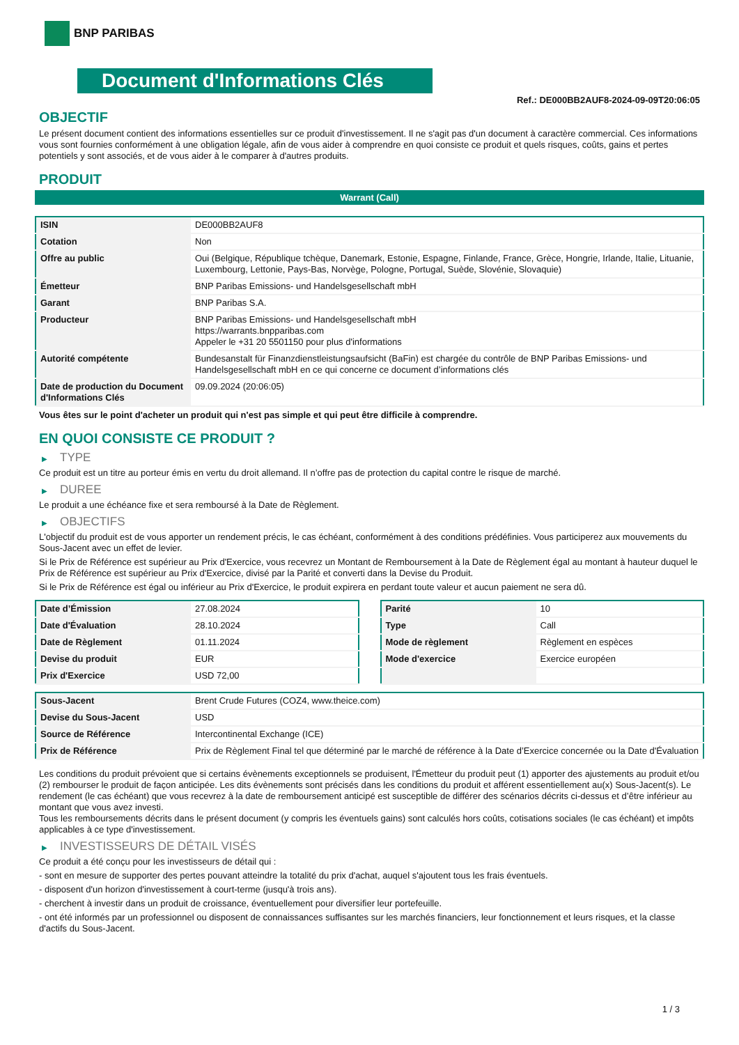BNP PARIBAS
Document d'Informations Clés
Ref.: DE000BB2AUF8-2024-09-09T20:06:05
OBJECTIF
Le présent document contient des informations essentielles sur ce produit d'investissement. Il ne s'agit pas d'un document à caractère commercial. Ces informations vous sont fournies conformément à une obligation légale, afin de vous aider à comprendre en quoi consiste ce produit et quels risques, coûts, gains et pertes potentiels y sont associés, et de vous aider à le comparer à d'autres produits.
PRODUIT
Warrant (Call)
| ISIN | DE000BB2AUF8 |
| Cotation | Non |
| Offre au public | Oui (Belgique, République tchèque, Danemark, Estonie, Espagne, Finlande, France, Grèce, Hongrie, Irlande, Italie, Lituanie, Luxembourg, Lettonie, Pays-Bas, Norvège, Pologne, Portugal, Suède, Slovénie, Slovaquie) |
| Émetteur | BNP Paribas Emissions- und Handelsgesellschaft mbH |
| Garant | BNP Paribas S.A. |
| Producteur | BNP Paribas Emissions- und Handelsgesellschaft mbH https://warrants.bnpparibas.com Appeler le +31 20 5501150 pour plus d'informations |
| Autorité compétente | Bundesanstalt für Finanzdienstleistungsaufsicht (BaFin) est chargée du contrôle de BNP Paribas Emissions- und Handelsgesellschaft mbH en ce qui concerne ce document d’informations clés |
| Date de production du Document d'Informations Clés | 09.09.2024 (20:06:05) |
Vous êtes sur le point d'acheter un produit qui n'est pas simple et qui peut être difficile à comprendre.
EN QUOI CONSISTE CE PRODUIT ?
▶ TYPE
Ce produit est un titre au porteur émis en vertu du droit allemand. Il n’offre pas de protection du capital contre le risque de marché.
▶ DUREE
Le produit a une échéance fixe et sera remboursé à la Date de Règlement.
▶ OBJECTIFS
L'objectif du produit est de vous apporter un rendement précis, le cas échéant, conformément à des conditions prédéfinies. Vous participerez aux mouvements du Sous-Jacent avec un effet de levier.
Si le Prix de Référence est supérieur au Prix d'Exercice, vous recevrez un Montant de Remboursement à la Date de Règlement égal au montant à hauteur duquel le Prix de Référence est supérieur au Prix d'Exercice, divisé par la Parité et converti dans la Devise du Produit.
Si le Prix de Référence est égal ou inférieur au Prix d'Exercice, le produit expirera en perdant toute valeur et aucun paiement ne sera dû.
| Date d’Émission | 27.08.2024 |
| Date d'Évaluation | 28.10.2024 |
| Date de Règlement | 01.11.2024 |
| Devise du produit | EUR |
| Prix d'Exercice | USD 72,00 |
| Parité | 10 |
| Type | Call |
| Mode de règlement | Règlement en espèces |
| Mode d'exercice | Exercice européen |
| Sous-Jacent | Brent Crude Futures (COZ4, www.theice.com) |
| Devise du Sous-Jacent | USD |
| Source de Référence | Intercontinental Exchange (ICE) |
| Prix de Référence | Prix de Règlement Final tel que déterminé par le marché de référence à la Date d’Exercice concernée ou la Date d'Évaluation |
Les conditions du produit prévoient que si certains évènements exceptionnels se produisent, l'Émetteur du produit peut (1) apporter des ajustements au produit et/ou (2) rembourser le produit de façon anticipée. Les dits évènements sont précisés dans les conditions du produit et afférent essentiellement au(x) Sous-Jacent(s). Le rendement (le cas échéant) que vous recevrez à la date de remboursement anticipé est susceptible de différer des scénarios décrits ci-dessus et d’être inférieur au montant que vous avez investi.
Tous les remboursements décrits dans le présent document (y compris les éventuels gains) sont calculés hors coûts, cotisations sociales (le cas échéant) et impôts applicables à ce type d'investissement.
▶ INVESTISSEURS DE DÉTAIL VISÉS
Ce produit a été conçu pour les investisseurs de détail qui :
- sont en mesure de supporter des pertes pouvant atteindre la totalité du prix d'achat, auquel s'ajoutent tous les frais éventuels.
- disposent d'un horizon d'investissement à court-terme (jusqu'à trois ans).
- cherchent à investir dans un produit de croissance, éventuellement pour diversifier leur portefeuille.
- ont été informés par un professionnel ou disposent de connaissances suffisantes sur les marchés financiers, leur fonctionnement et leurs risques, et la classe d'actifs du Sous-Jacent.
1 / 3